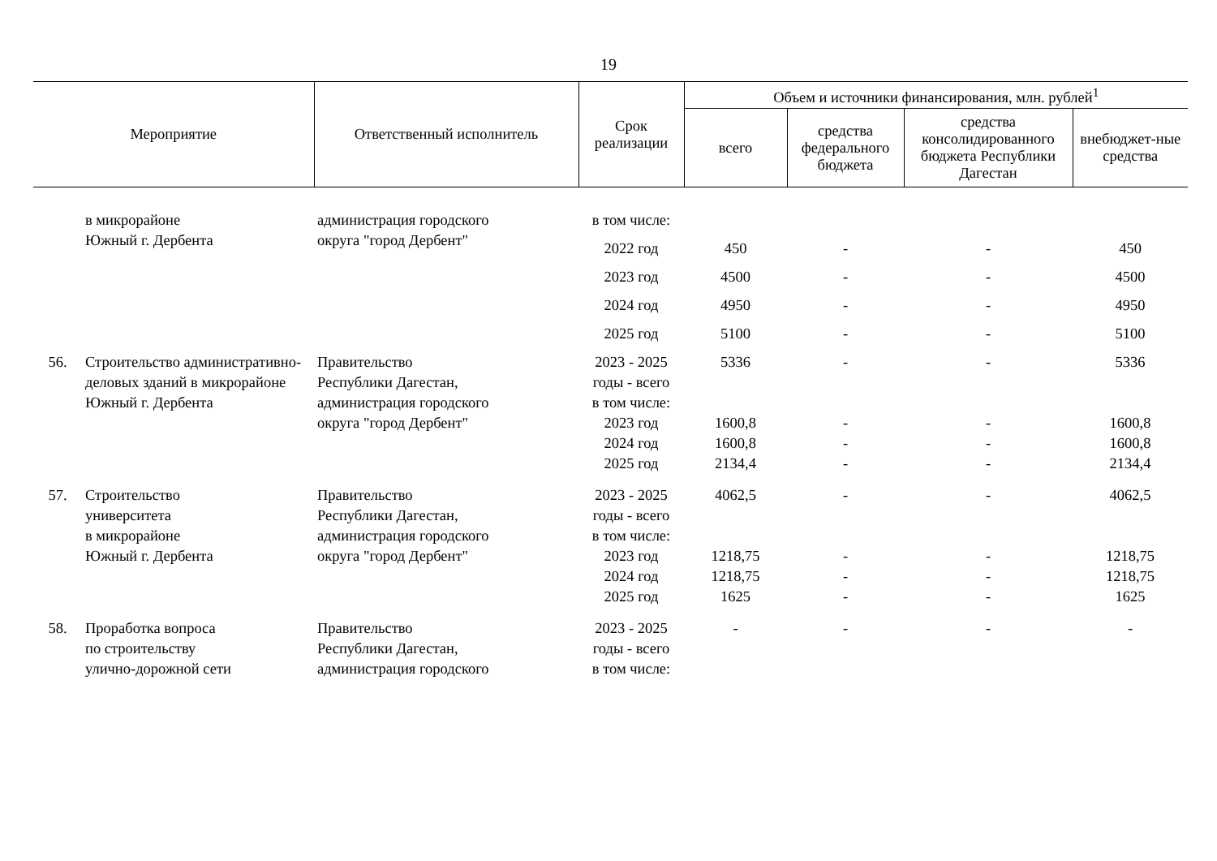19
| Мероприятие | | Ответственный исполнитель | Срок реализации | Объем и источники финансирования, млн. рублей<sup>1</sup> | | | |
| --- | --- | --- | --- | --- | --- | --- | --- |
| | | | | всего | средства федерального бюджета | средства консолидированного бюджета Республики Дагестан | внебюджет-ные средства |
| | в микрорайоне Южный г. Дербента | администрация городского округа "город Дербент" | в том числе: | | | | |
| | | | 2022 год | 450 | - | - | 450 |
| | | | 2023 год | 4500 | - | - | 4500 |
| | | | 2024 год | 4950 | - | - | 4950 |
| | | | 2025 год | 5100 | - | - | 5100 |
| 56. | Строительство административно-деловых зданий в микрорайоне Южный г. Дербента | Правительство Республики Дагестан, администрация городского округа "город Дербент" | 2023 - 2025 годы - всего в том числе: 2023 год 2024 год 2025 год | 5336 1600,8 1600,8 2134,4 | - - - - | - - - - | 5336 1600,8 1600,8 2134,4 |
| 57. | Строительство университета в микрорайоне Южный г. Дербента | Правительство Республики Дагестан, администрация городского округа "город Дербент" | 2023 - 2025 годы - всего в том числе: 2023 год 2024 год 2025 год | 4062,5 1218,75 1218,75 1625 | - - - - | - - - - | 4062,5 1218,75 1218,75 1625 |
| 58. | Проработка вопроса по строительству улично-дорожной сети | Правительство Республики Дагестан, администрация городского | 2023 - 2025 годы - всего в том числе: | - | - | - | - |